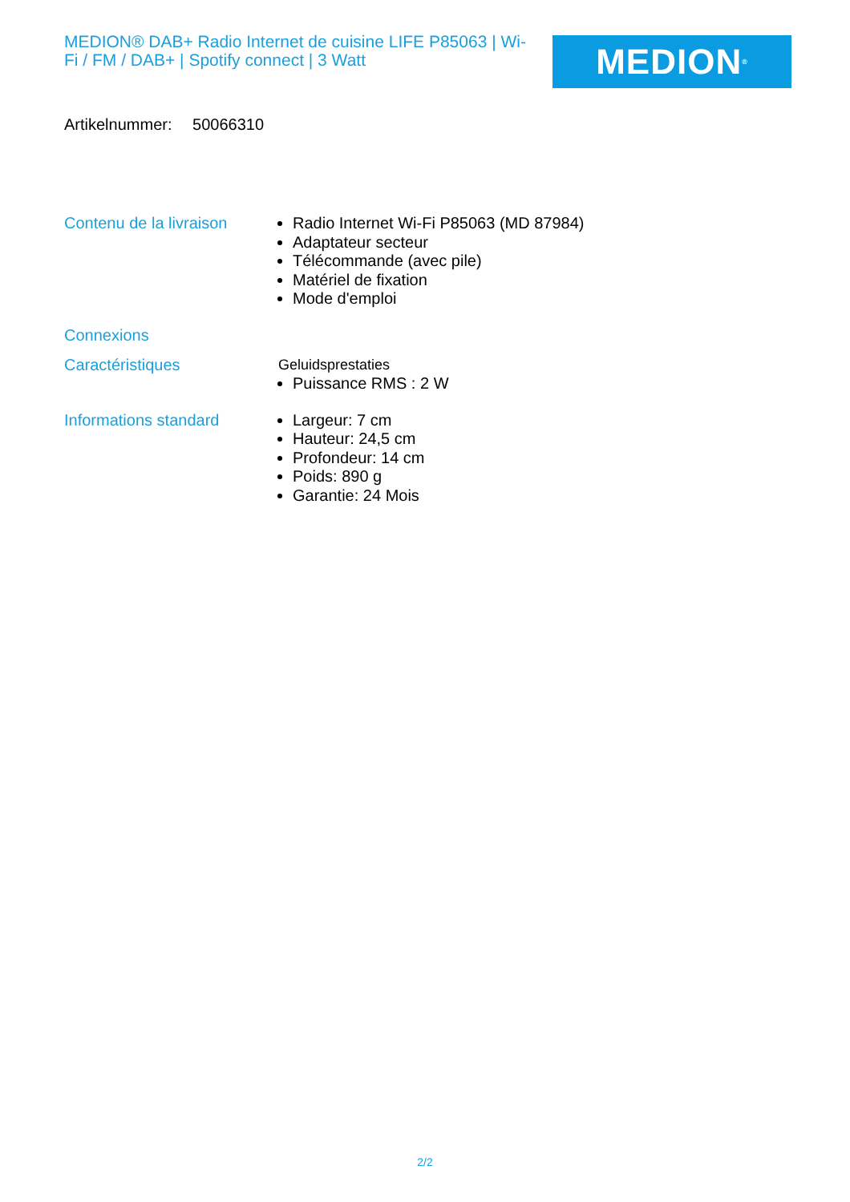MEDION® DAB+ Radio Internet de cuisine LIFE P85063 | Wi-Fi / FM / DAB+ | Spotify connect | 3 Watt
MEDION<sup>®</sup>
Artikelnummer: 50066310
Contenu de la livraison
Radio Internet Wi-Fi P85063 (MD 87984)
Adaptateur secteur
Télécommande (avec pile)
Matériel de fixation
Mode d'emploi
Connexions
Caractéristiques
Geluidsprestaties
Puissance RMS : 2 W
Informations standard
Largeur: 7 cm
Hauteur: 24,5 cm
Profondeur: 14 cm
Poids: 890 g
Garantie: 24 Mois
2/2